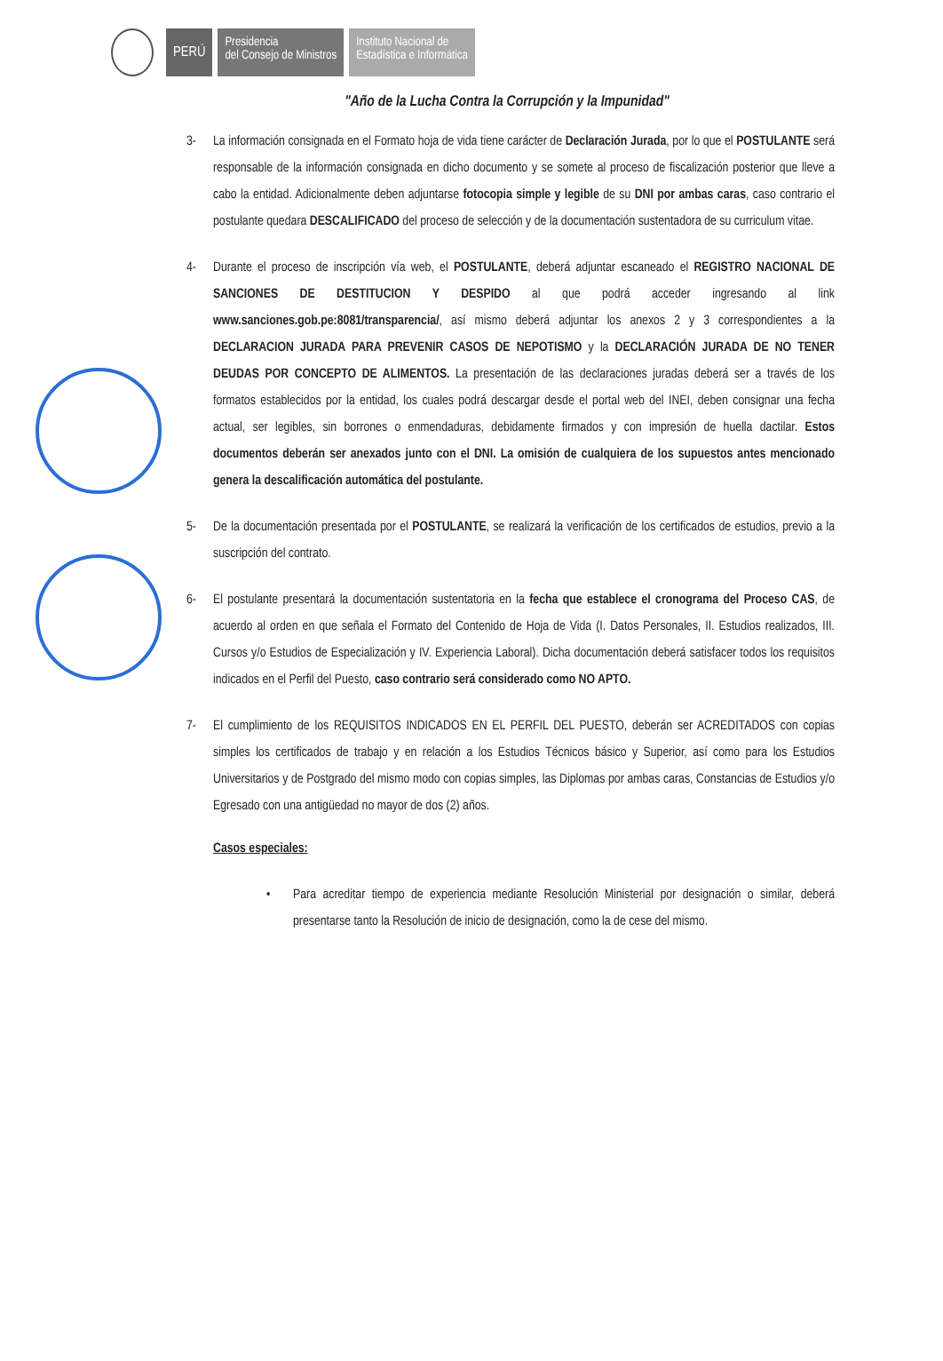PERÚ
Presidencia
del Consejo de Ministros
Instituto Nacional de
Estadística e Informática
"Año de la Lucha Contra la Corrupción y la Impunidad"
3- La información consignada en el Formato hoja de vida tiene carácter de Declaración Jurada, por lo que el POSTULANTE será responsable de la información consignada en dicho documento y se somete al proceso de fiscalización posterior que lleve a cabo la entidad. Adicionalmente deben adjuntarse fotocopia simple y legible de su DNI por ambas caras, caso contrario el postulante quedara DESCALIFICADO del proceso de selección y de la documentación sustentadora de su curriculum vitae.
4- Durante el proceso de inscripción vía web, el POSTULANTE, deberá adjuntar escaneado el REGISTRO NACIONAL DE SANCIONES DE DESTITUCION Y DESPIDO al que podrá acceder ingresando al link www.sanciones.gob.pe:8081/transparencia/, así mismo deberá adjuntar los anexos 2 y 3 correspondientes a la DECLARACION JURADA PARA PREVENIR CASOS DE NEPOTISMO y la DECLARACIÓN JURADA DE NO TENER DEUDAS POR CONCEPTO DE ALIMENTOS. La presentación de las declaraciones juradas deberá ser a través de los formatos establecidos por la entidad, los cuales podrá descargar desde el portal web del INEI, deben consignar una fecha actual, ser legibles, sin borrones o enmendaduras, debidamente firmados y con impresión de huella dactilar. Estos documentos deberán ser anexados junto con el DNI. La omisión de cualquiera de los supuestos antes mencionado genera la descalificación automática del postulante.
5- De la documentación presentada por el POSTULANTE, se realizará la verificación de los certificados de estudios, previo a la suscripción del contrato.
6- El postulante presentará la documentación sustentatoria en la fecha que establece el cronograma del Proceso CAS, de acuerdo al orden en que señala el Formato del Contenido de Hoja de Vida (I. Datos Personales, II. Estudios realizados, III. Cursos y/o Estudios de Especialización y IV. Experiencia Laboral). Dicha documentación deberá satisfacer todos los requisitos indicados en el Perfil del Puesto, caso contrario será considerado como NO APTO.
7- El cumplimiento de los REQUISITOS INDICADOS EN EL PERFIL DEL PUESTO, deberán ser ACREDITADOS con copias simples los certificados de trabajo y en relación a los Estudios Técnicos básico y Superior, así como para los Estudios Universitarios y de Postgrado del mismo modo con copias simples, las Diplomas por ambas caras, Constancias de Estudios y/o Egresado con una antigüedad no mayor de dos (2) años.
Casos especiales:
• Para acreditar tiempo de experiencia mediante Resolución Ministerial por designación o similar, deberá presentarse tanto la Resolución de inicio de designación, como la de cese del mismo.